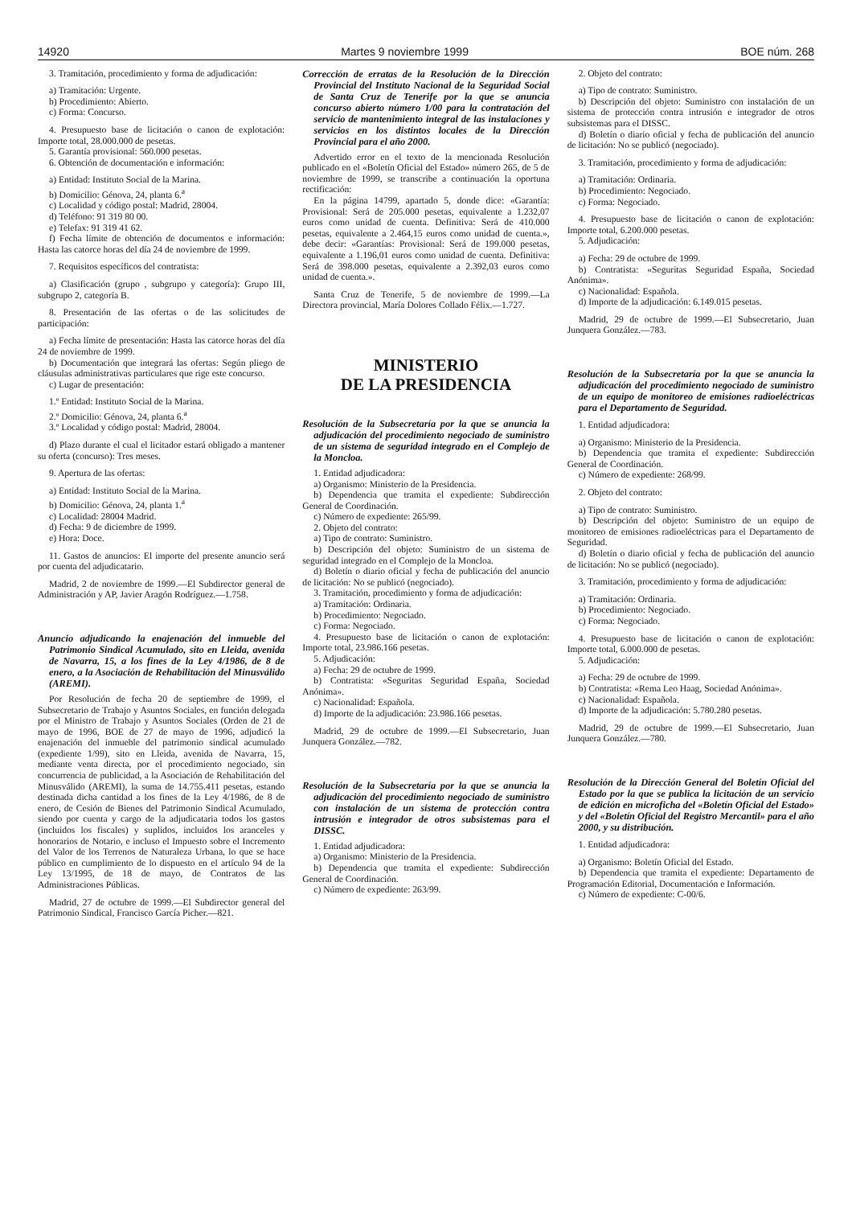14920 Martes 9 noviembre 1999 BOE núm. 268
3. Tramitación, procedimiento y forma de adjudicación:
a) Tramitación: Urgente.
b) Procedimiento: Abierto.
c) Forma: Concurso.
4. Presupuesto base de licitación o canon de explotación: Importe total, 28.000.000 de pesetas.
5. Garantía provisional: 560.000 pesetas.
6. Obtención de documentación e información:
a) Entidad: Instituto Social de la Marina.
b) Domicilio: Génova, 24, planta 6.<sup>a</sup>
c) Localidad y código postal: Madrid, 28004.
d) Teléfono: 91 319 80 00.
e) Telefax: 91 319 41 62.
f) Fecha límite de obtención de documentos e información: Hasta las catorce horas del día 24 de noviembre de 1999.
7. Requisitos específicos del contratista:
a) Clasificación (grupo , subgrupo y categoría): Grupo III, subgrupo 2, categoría B.
8. Presentación de las ofertas o de las solicitudes de participación:
a) Fecha límite de presentación: Hasta las catorce horas del día 24 de noviembre de 1999.
b) Documentación que integrará las ofertas: Según pliego de cláusulas administrativas particulares que rige este concurso.
c) Lugar de presentación:
1.º Entidad: Instituto Social de la Marina.
2.º Domicilio: Génova, 24, planta 6.<sup>a</sup>
3.º Localidad y código postal: Madrid, 28004.
d) Plazo durante el cual el licitador estará obligado a mantener su oferta (concurso): Tres meses.
9. Apertura de las ofertas:
a) Entidad: Instituto Social de la Marina.
b) Domicilio: Génova, 24, planta 1.<sup>a</sup>
c) Localidad: 28004 Madrid.
d) Fecha: 9 de diciembre de 1999.
e) Hora: Doce.
11. Gastos de anuncios: El importe del presente anuncio será por cuenta del adjudicatario.
Madrid, 2 de noviembre de 1999.—El Subdirector general de Administración y AP, Javier Aragón Rodríguez.—1.758.
Anuncio adjudicando la enajenación del inmueble del Patrimonio Sindical Acumulado, sito en Lleida, avenida de Navarra, 15, a los fines de la Ley 4/1986, de 8 de enero, a la Asociación de Rehabilitación del Minusválido (AREMI).
Por Resolución de fecha 20 de septiembre de 1999, el Subsecretario de Trabajo y Asuntos Sociales, en función delegada por el Ministro de Trabajo y Asuntos Sociales (Orden de 21 de mayo de 1996, BOE de 27 de mayo de 1996, adjudicó la enajenación del inmueble del patrimonio sindical acumulado (expediente 1/99), sito en Lleida, avenida de Navarra, 15, mediante venta directa, por el procedimiento negociado, sin concurrencia de publicidad, a la Asociación de Rehabilitación del Minusválido (AREMI), la suma de 14.755.411 pesetas, estando destinada dicha cantidad a los fines de la Ley 4/1986, de 8 de enero, de Cesión de Bienes del Patrimonio Sindical Acumulado, siendo por cuenta y cargo de la adjudicataria todos los gastos (incluidos los fiscales) y suplidos, incluidos los aranceles y honorarios de Notario, e incluso el Impuesto sobre el Incremento del Valor de los Terrenos de Naturaleza Urbana, lo que se hace público en cumplimiento de lo dispuesto en el artículo 94 de la Ley 13/1995, de 18 de mayo, de Contratos de las Administraciones Públicas.
Madrid, 27 de octubre de 1999.—El Subdirector general del Patrimonio Sindical, Francisco García Picher.—821.
Corrección de erratas de la Resolución de la Dirección Provincial del Instituto Nacional de la Seguridad Social de Santa Cruz de Tenerife por la que se anuncia concurso abierto número 1/00 para la contratación del servicio de mantenimiento integral de las instalaciones y servicios en los distintos locales de la Dirección Provincial para el año 2000.
Advertido error en el texto de la mencionada Resolución publicado en el «Boletín Oficial del Estado» número 265, de 5 de noviembre de 1999, se transcribe a continuación la oportuna rectificación:
En la página 14799, apartado 5, donde dice: «Garantía: Provisional: Será de 205.000 pesetas, equivalente a 1.232,07 euros como unidad de cuenta. Definitiva: Será de 410.000 pesetas, equivalente a 2.464,15 euros como unidad de cuenta.», debe decir: «Garantías: Provisional: Será de 199.000 pesetas, equivalente a 1.196,01 euros como unidad de cuenta. Definitiva: Será de 398.000 pesetas, equivalente a 2.392,03 euros como unidad de cuenta.».
Santa Cruz de Tenerife, 5 de noviembre de 1999.—La Directora provincial, María Dolores Collado Félix.—1.727.
MINISTERIO
DE LA PRESIDENCIA
Resolución de la Subsecretaría por la que se anuncia la adjudicación del procedimiento negociado de suministro de un sistema de seguridad integrado en el Complejo de la Moncloa.
1. Entidad adjudicadora:
a) Organismo: Ministerio de la Presidencia.
b) Dependencia que tramita el expediente: Subdirección General de Coordinación.
c) Número de expediente: 265/99.
2. Objeto del contrato:
a) Tipo de contrato: Suministro.
b) Descripción del objeto: Suministro de un sistema de seguridad integrado en el Complejo de la Moncloa.
d) Boletín o diario oficial y fecha de publicación del anuncio de licitación: No se publicó (negociado).
3. Tramitación, procedimiento y forma de adjudicación:
a) Tramitación: Ordinaria.
b) Procedimiento: Negociado.
c) Forma: Negociado.
4. Presupuesto base de licitación o canon de explotación: Importe total, 23.986.166 pesetas.
5. Adjudicación:
a) Fecha: 29 de octubre de 1999.
b) Contratista: «Seguritas Seguridad España, Sociedad Anónima».
c) Nacionalidad: Española.
d) Importe de la adjudicación: 23.986.166 pesetas.
Madrid, 29 de octubre de 1999.—El Subsecretario, Juan Junquera González.—782.
Resolución de la Subsecretaría por la que se anuncia la adjudicación del procedimiento negociado de suministro con instalación de un sistema de protección contra intrusión e integrador de otros subsistemas para el DISSC.
1. Entidad adjudicadora:
a) Organismo: Ministerio de la Presidencia.
b) Dependencia que tramita el expediente: Subdirección General de Coordinación.
c) Número de expediente: 263/99.
2. Objeto del contrato:
a) Tipo de contrato: Suministro.
b) Descripción del objeto: Suministro con instalación de un sistema de protección contra intrusión e integrador de otros subsistemas para el DISSC.
d) Boletín o diario oficial y fecha de publicación del anuncio de licitación: No se publicó (negociado).
3. Tramitación, procedimiento y forma de adjudicación:
a) Tramitación: Ordinaria.
b) Procedimiento: Negociado.
c) Forma: Negociado.
4. Presupuesto base de licitación o canon de explotación: Importe total, 6.200.000 pesetas.
5. Adjudicación:
a) Fecha: 29 de octubre de 1999.
b) Contratista: «Seguritas Seguridad España, Sociedad Anónima».
c) Nacionalidad: Española.
d) Importe de la adjudicación: 6.149.015 pesetas.
Madrid, 29 de octubre de 1999.—El Subsecretario, Juan Junquera González.—783.
Resolución de la Subsecretaría por la que se anuncia la adjudicación del procedimiento negociado de suministro de un equipo de monitoreo de emisiones radioeléctricas para el Departamento de Seguridad.
1. Entidad adjudicadora:
a) Organismo: Ministerio de la Presidencia.
b) Dependencia que tramita el expediente: Subdirección General de Coordinación.
c) Número de expediente: 268/99.
2. Objeto del contrato:
a) Tipo de contrato: Suministro.
b) Descripción del objeto: Suministro de un equipo de monitoreo de emisiones radioeléctricas para el Departamento de Seguridad.
d) Boletín o diario oficial y fecha de publicación del anuncio de licitación: No se publicó (negociado).
3. Tramitación, procedimiento y forma de adjudicación:
a) Tramitación: Ordinaria.
b) Procedimiento: Negociado.
c) Forma: Negociado.
4. Presupuesto base de licitación o canon de explotación: Importe total, 6.000.000 de pesetas.
5. Adjudicación:
a) Fecha: 29 de octubre de 1999.
b) Contratista: «Rema Leo Haag, Sociedad Anónima».
c) Nacionalidad: Española.
d) Importe de la adjudicación: 5.780.280 pesetas.
Madrid, 29 de octubre de 1999.—El Subsecretario, Juan Junquera González.—780.
Resolución de la Dirección General del Boletín Oficial del Estado por la que se publica la licitación de un servicio de edición en microficha del «Boletín Oficial del Estado» y del «Boletín Oficial del Registro Mercantil» para el año 2000, y su distribución.
1. Entidad adjudicadora:
a) Organismo: Boletín Oficial del Estado.
b) Dependencia que tramita el expediente: Departamento de Programación Editorial, Documentación e Información.
c) Número de expediente: C-00/6.